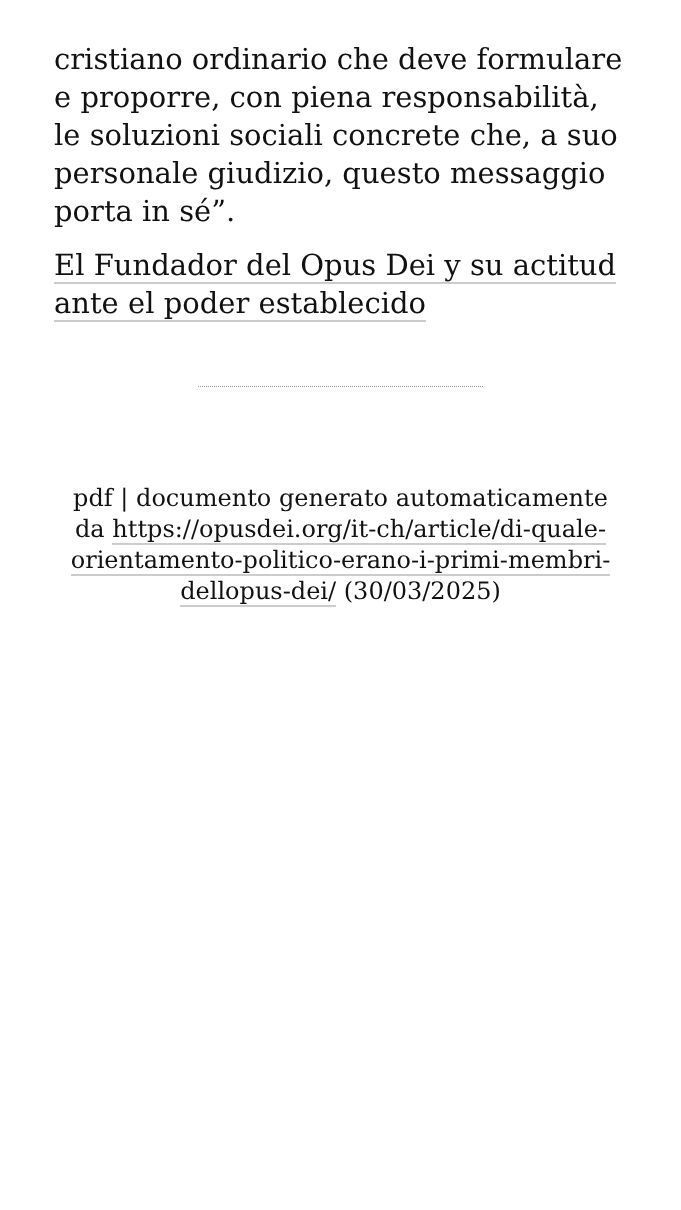cristiano ordinario che deve formulare e proporre, con piena responsabilità, le soluzioni sociali concrete che, a suo personale giudizio, questo messaggio porta in sé”.
El Fundador del Opus Dei y su actitud ante el poder establecido
pdf | documento generato automaticamente da https://opusdei.org/it-ch/article/di-quale-orientamento-politico-erano-i-primi-membri-dellopus-dei/ (30/03/2025)